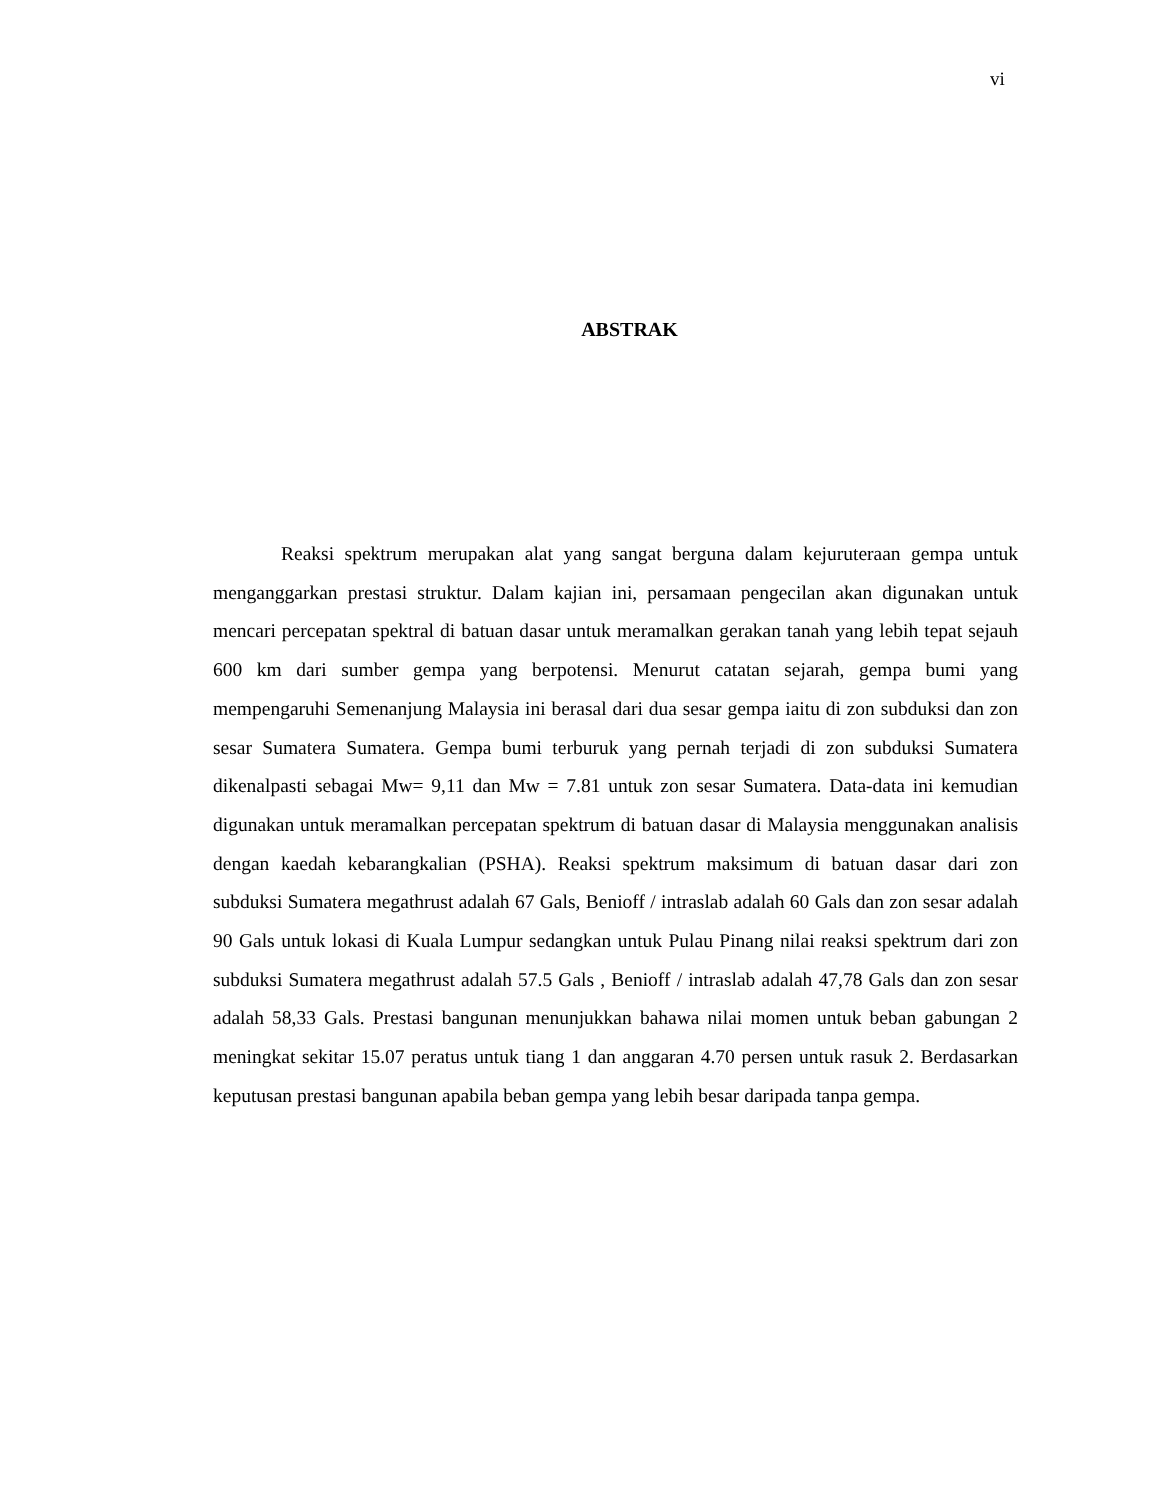vi
ABSTRAK
Reaksi spektrum merupakan alat yang sangat berguna dalam kejuruteraan gempa untuk menganggarkan prestasi struktur. Dalam kajian ini, persamaan pengecilan akan digunakan untuk mencari percepatan spektral di batuan dasar untuk meramalkan gerakan tanah yang lebih tepat sejauh 600 km dari sumber gempa yang berpotensi. Menurut catatan sejarah, gempa bumi yang mempengaruhi Semenanjung Malaysia ini berasal dari dua sesar gempa iaitu di zon subduksi dan zon sesar Sumatera Sumatera. Gempa bumi terburuk yang pernah terjadi di zon subduksi Sumatera dikenalpasti sebagai Mw= 9,11 dan Mw = 7.81 untuk zon sesar Sumatera. Data-data ini kemudian digunakan untuk meramalkan percepatan spektrum di batuan dasar di Malaysia menggunakan analisis dengan kaedah kebarangkalian (PSHA). Reaksi spektrum maksimum di batuan dasar dari zon subduksi Sumatera megathrust adalah 67 Gals, Benioff / intraslab adalah 60 Gals dan zon sesar adalah 90 Gals untuk lokasi di Kuala Lumpur sedangkan untuk Pulau Pinang nilai reaksi spektrum dari zon subduksi Sumatera megathrust adalah 57.5 Gals , Benioff / intraslab adalah 47,78 Gals dan zon sesar adalah 58,33 Gals. Prestasi bangunan menunjukkan bahawa nilai momen untuk beban gabungan 2 meningkat sekitar 15.07 peratus untuk tiang 1 dan anggaran 4.70 persen untuk rasuk 2. Berdasarkan keputusan prestasi bangunan apabila beban gempa yang lebih besar daripada tanpa gempa.